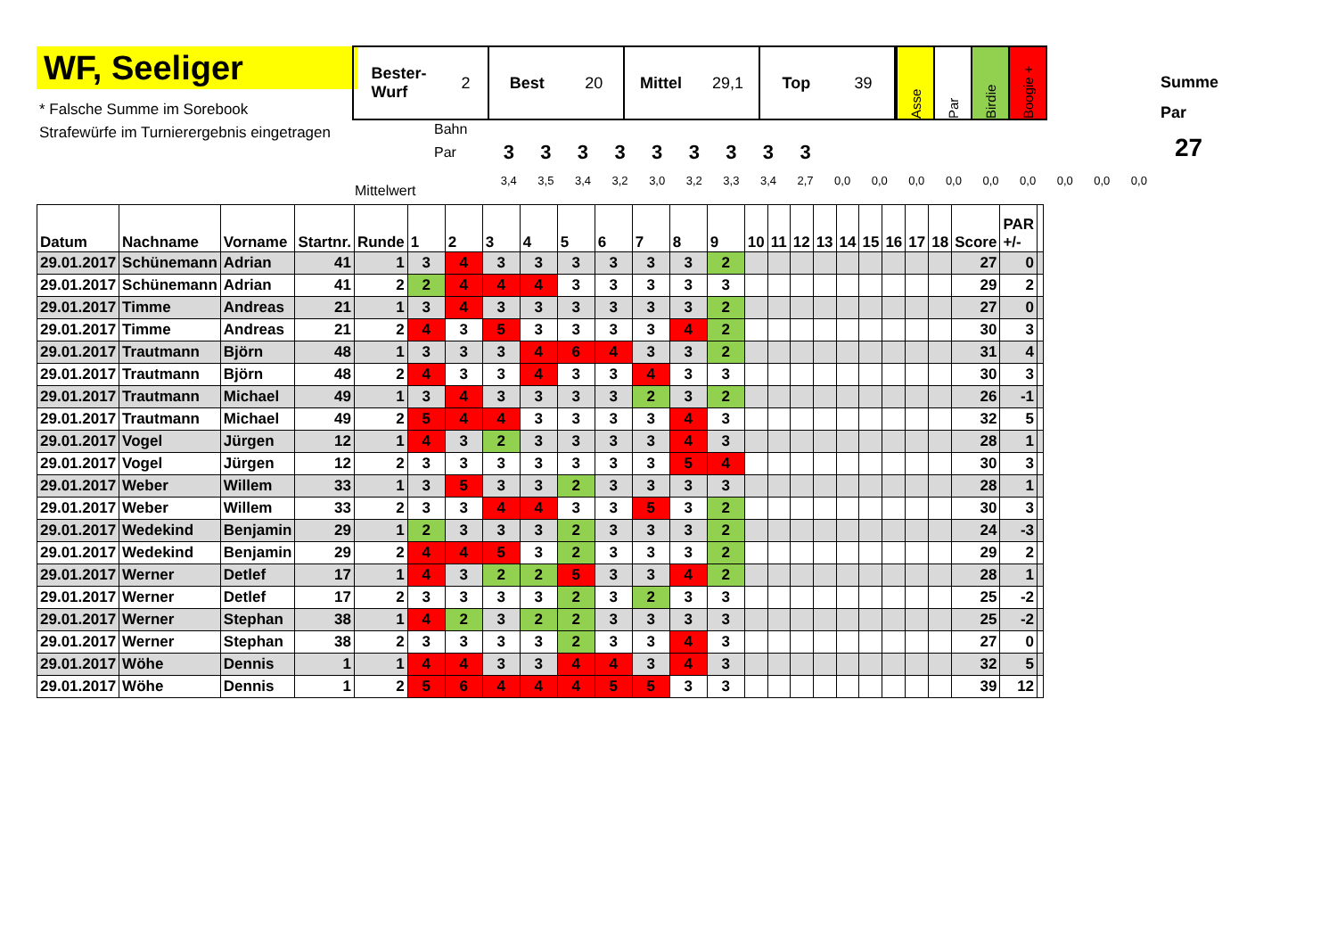WF, Seeliger
* Falsche Summe im Sorebook
Strafewürfe im Turnierergebnis eingetragen
Bester-
Wurf 2
Best 20 Mittel 29,1 Top 39
Asse
Par
Birdie
Boogie +
Summe
Par
27
Bahn
Par
333333333
Mittelwert
3,4 3,5 3,4 3,2 3,0 3,2 3,3 3,4 2,7 0,0 0,0 0,0 0,0 0,0 0,0 0,0 0,0 0,0
| Datum | Nachname | Vorname | Startnr. | Runde | 1 | 2 | 3 | 4 | 5 | 6 | 7 | 8 | 9 | 10 | 11 | 12 | 13 | 14 | 15 | 16 | 17 | 18 | Score | PAR +/- | |
| --- | --- | --- | --- | --- | --- | --- | --- | --- | --- | --- | --- | --- | --- | --- | --- | --- | --- | --- | --- | --- | --- | --- | --- | --- | --- |
| 29.01.2017 | Schünemann | Adrian | 41 | 1 | 3 | 4 | 3 | 3 | 3 | 3 | 3 | 3 | 2 | | | | | | | | | | 27 | 0 | |
| 29.01.2017 | Schünemann | Adrian | 41 | 2 | 2 | 4 | 4 | 4 | 3 | 3 | 3 | 3 | 3 | | | | | | | | | | 29 | 2 | |
| 29.01.2017 | Timme | Andreas | 21 | 1 | 3 | 4 | 3 | 3 | 3 | 3 | 3 | 3 | 2 | | | | | | | | | | 27 | 0 | |
| 29.01.2017 | Timme | Andreas | 21 | 2 | 4 | 3 | 5 | 3 | 3 | 3 | 3 | 4 | 2 | | | | | | | | | | 30 | 3 | |
| 29.01.2017 | Trautmann | Björn | 48 | 1 | 3 | 3 | 3 | 4 | 6 | 4 | 3 | 3 | 2 | | | | | | | | | | 31 | 4 | |
| 29.01.2017 | Trautmann | Björn | 48 | 2 | 4 | 3 | 3 | 4 | 3 | 3 | 4 | 3 | 3 | | | | | | | | | | 30 | 3 | |
| 29.01.2017 | Trautmann | Michael | 49 | 1 | 3 | 4 | 3 | 3 | 3 | 3 | 2 | 3 | 2 | | | | | | | | | | 26 | -1 | |
| 29.01.2017 | Trautmann | Michael | 49 | 2 | 5 | 4 | 4 | 3 | 3 | 3 | 3 | 4 | 3 | | | | | | | | | | 32 | 5 | |
| 29.01.2017 | Vogel | Jürgen | 12 | 1 | 4 | 3 | 2 | 3 | 3 | 3 | 3 | 4 | 3 | | | | | | | | | | 28 | 1 | |
| 29.01.2017 | Vogel | Jürgen | 12 | 2 | 3 | 3 | 3 | 3 | 3 | 3 | 3 | 5 | 4 | | | | | | | | | | 30 | 3 | |
| 29.01.2017 | Weber | Willem | 33 | 1 | 3 | 5 | 3 | 3 | 2 | 3 | 3 | 3 | 3 | | | | | | | | | | 28 | 1 | |
| 29.01.2017 | Weber | Willem | 33 | 2 | 3 | 3 | 4 | 4 | 3 | 3 | 5 | 3 | 2 | | | | | | | | | | 30 | 3 | |
| 29.01.2017 | Wedekind | Benjamin | 29 | 1 | 2 | 3 | 3 | 3 | 2 | 3 | 3 | 3 | 2 | | | | | | | | | | 24 | -3 | |
| 29.01.2017 | Wedekind | Benjamin | 29 | 2 | 4 | 4 | 5 | 3 | 2 | 3 | 3 | 3 | 2 | | | | | | | | | | 29 | 2 | |
| 29.01.2017 | Werner | Detlef | 17 | 1 | 4 | 3 | 2 | 2 | 5 | 3 | 3 | 4 | 2 | | | | | | | | | | 28 | 1 | |
| 29.01.2017 | Werner | Detlef | 17 | 2 | 3 | 3 | 3 | 3 | 2 | 3 | 2 | 3 | 3 | | | | | | | | | | 25 | -2 | |
| 29.01.2017 | Werner | Stephan | 38 | 1 | 4 | 2 | 3 | 2 | 2 | 3 | 3 | 3 | 3 | | | | | | | | | | 25 | -2 | |
| 29.01.2017 | Werner | Stephan | 38 | 2 | 3 | 3 | 3 | 3 | 2 | 3 | 3 | 4 | 3 | | | | | | | | | | 27 | 0 | |
| 29.01.2017 | Wöhe | Dennis | 1 | 1 | 4 | 4 | 3 | 3 | 4 | 4 | 3 | 4 | 3 | | | | | | | | | | 32 | 5 | |
| 29.01.2017 | Wöhe | Dennis | 1 | 2 | 5 | 6 | 4 | 4 | 4 | 5 | 5 | 3 | 3 | | | | | | | | | | 39 | 12 | |